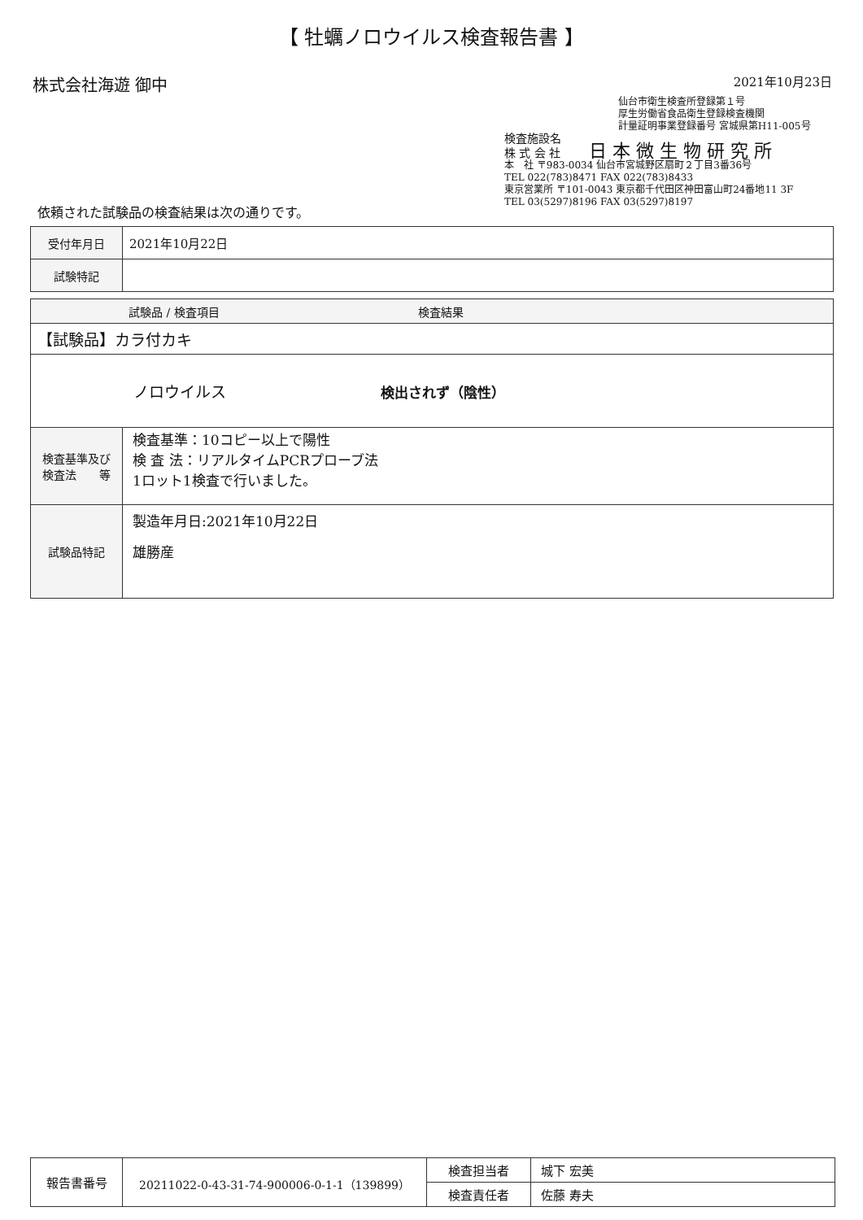【 牡蠣ノロウイルス検査報告書 】
株式会社海遊 御中
2021年10月23日
仙台市衛生検査所登録第１号
厚生労働省食品衛生登録検査機関
計量証明事業登録番号 宮城県第H11-005号
検査施設名
株 式 会 社 日 本 微 生 物 研 究 所
本　社 〒983-0034 仙台市宮城野区扇町２丁目3番36号
TEL 022(783)8471 FAX 022(783)8433
東京営業所 〒101-0043 東京都千代田区神田富山町24番地11 3F
TEL 03(5297)8196 FAX 03(5297)8197
依頼された試験品の検査結果は次の通りです。
| 受付年月日 | 2021年10月22日 |
| 試験特記 | |
| 試験品 / 検査項目 検査結果 | |
| --- | --- |
| 【試験品】カラ付カキ | |
| ノロウイルス 検出されず（陰性） | |
| 検査基準及び 検査法 等 | 検査基準：10コピー以上で陽性 検 査 法：リアルタイムPCRプローブ法 1ロット1検査で行いました。 |
| 試験品特記 | 製造年月日:2021年10月22日 雄勝産 |
| 報告書番号 | 20211022-0-43-31-74-900006-0-1-1（139899） | 検査担当者 | 城下 宏美 |
| | | 検査責任者 | 佐藤 寿夫 |